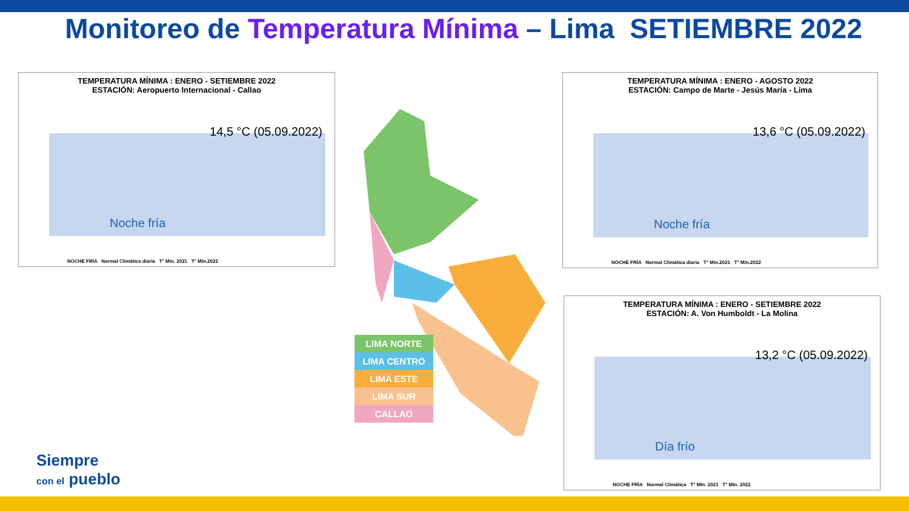Monitoreo de Temperatura Mínima – Lima SETIEMBRE 2022
TEMPERATURA MÍNIMA : ENERO - SETIEMBRE 2022
ESTACIÓN: Aeropuerto Internacional - Callao
14,5 °C (05.09.2022)
Noche fría
NOCHE FRÍA Normal Climática diaria T° Mín. 2021 T° Mín.2022
TEMPERATURA MÍNIMA : ENERO - AGOSTO 2022
ESTACIÓN: Campo de Marte - Jesús María - Lima
13,6 °C (05.09.2022)
Noche fría
NOCHE FRÍA Normal Climática diaria T° Mín.2021 T° Mín.2022
TEMPERATURA MÍNIMA : ENERO - SETIEMBRE 2022
ESTACIÓN: A. Von Humboldt - La Molina
13,2 °C (05.09.2022)
Día frío
NOCHE FRÍA Normal Climática T° Mín. 2021 T° Mín. 2022
LIMA NORTE
LIMA CENTRO
LIMA ESTE
LIMA SUR
CALLAO
Siempre
con el pueblo